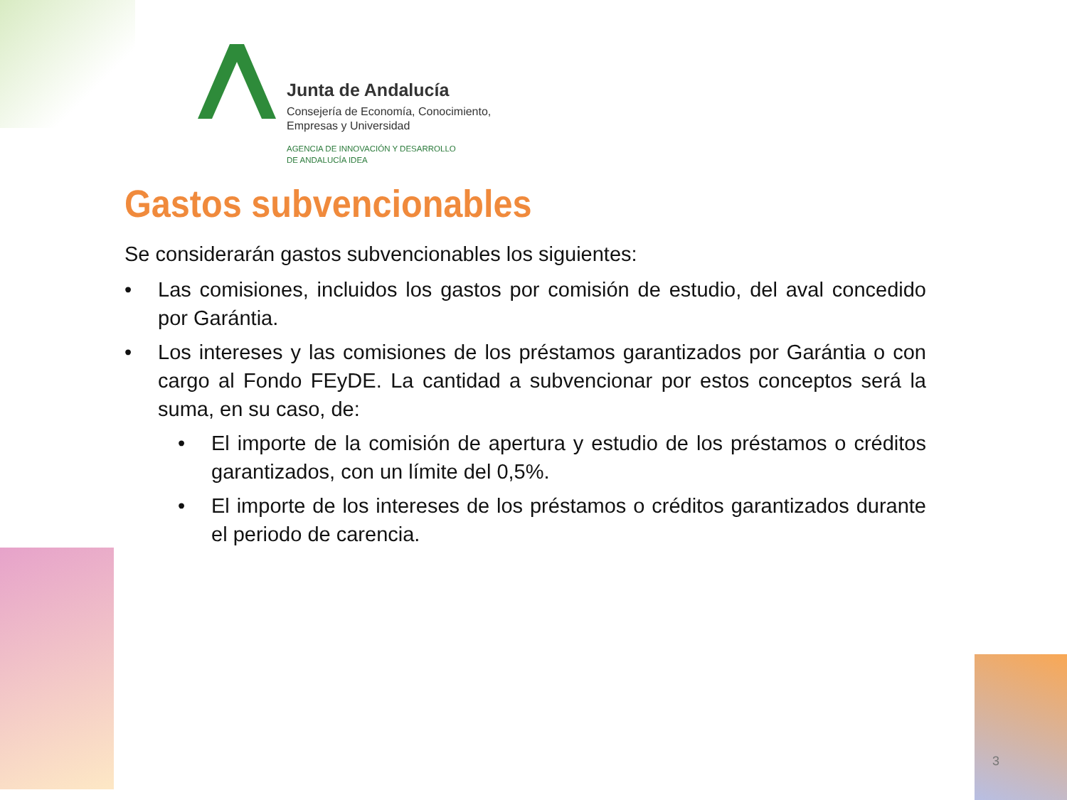Junta de Andalucía
Consejería de Economía, Conocimiento,
Empresas y Universidad
AGENCIA DE INNOVACIÓN Y DESARROLLO
DE ANDALUCÍA IDEA
Gastos subvencionables
Se considerarán gastos subvencionables los siguientes:
• Las comisiones, incluidos los gastos por comisión de estudio, del aval concedido por Garántia.
• Los intereses y las comisiones de los préstamos garantizados por Garántia o con cargo al Fondo FEyDE. La cantidad a subvencionar por estos conceptos será la suma, en su caso, de:
• El importe de la comisión de apertura y estudio de los préstamos o créditos garantizados, con un límite del 0,5%.
• El importe de los intereses de los préstamos o créditos garantizados durante el periodo de carencia.
3